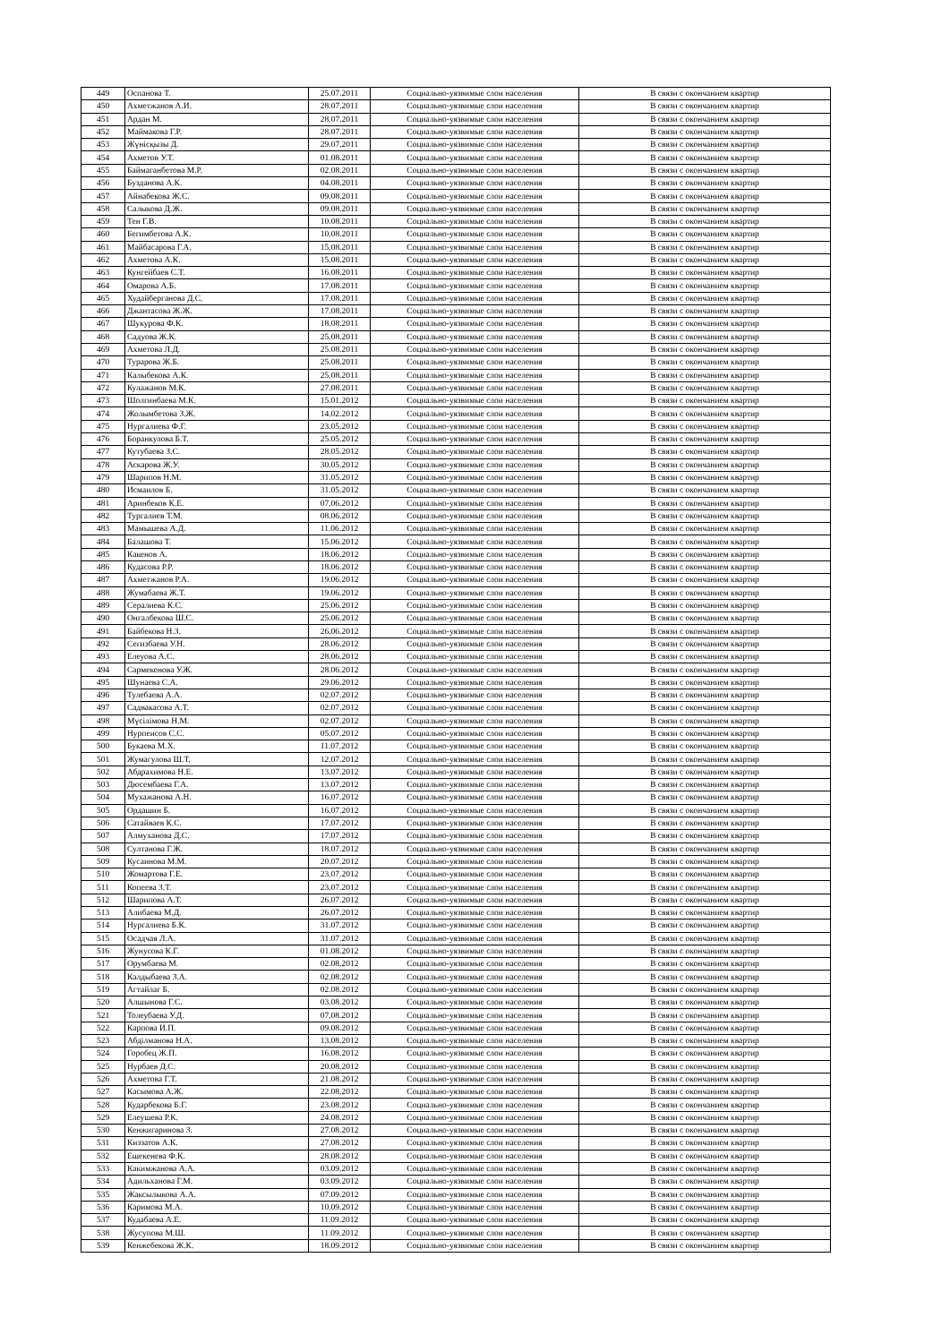| 449 | Оспанова Т. | 25.07.2011 | Социально-уязвимые слои населения | В связи с окончанием квартир |
| 450 | Ахметжанов А.И. | 28.07.2011 | Социально-уязвимые слои населения | В связи с окончанием квартир |
| 451 | Ардан М. | 28.07.2011 | Социально-уязвимые слои населения | В связи с окончанием квартир |
| 452 | Маймакова Г.Р. | 28.07.2011 | Социально-уязвимые слои населения | В связи с окончанием квартир |
| 453 | Жүнісқызы Д. | 29.07.2011 | Социально-уязвимые слои населения | В связи с окончанием квартир |
| 454 | Ахметов У.Т. | 01.08.2011 | Социально-уязвимые слои населения | В связи с окончанием квартир |
| 455 | Баймаганбетова М.Р. | 02.08.2011 | Социально-уязвимые слои населения | В связи с окончанием квартир |
| 456 | Бузданова А.К. | 04.08.2011 | Социально-уязвимые слои населения | В связи с окончанием квартир |
| 457 | Айнабекова Ж.С. | 09.08.2011 | Социально-уязвимые слои населения | В связи с окончанием квартир |
| 458 | Салыкова Д.Ж. | 09.08.2011 | Социально-уязвимые слои населения | В связи с окончанием квартир |
| 459 | Тен Г.В. | 10.08.2011 | Социально-уязвимые слои населения | В связи с окончанием квартир |
| 460 | Бегимбетова А.К. | 10.08.2011 | Социально-уязвимые слои населения | В связи с окончанием квартир |
| 461 | Майбасарова Г.А. | 15.08.2011 | Социально-уязвимые слои населения | В связи с окончанием квартир |
| 462 | Ахметова А.К. | 15.08.2011 | Социально-уязвимые слои населения | В связи с окончанием квартир |
| 463 | Кунгейбаев С.Т. | 16.08.2011 | Социально-уязвимые слои населения | В связи с окончанием квартир |
| 464 | Омарова А.Б. | 17.08.2011 | Социально-уязвимые слои населения | В связи с окончанием квартир |
| 465 | Худайберганова Д.С. | 17.08.2011 | Социально-уязвимые слои населения | В связи с окончанием квартир |
| 466 | Джантасова Ж.Ж. | 17.08.2011 | Социально-уязвимые слои населения | В связи с окончанием квартир |
| 467 | Шукурова Ф.К. | 18.08.2011 | Социально-уязвимые слои населения | В связи с окончанием квартир |
| 468 | Садуова Ж.К. | 25.08.2011 | Социально-уязвимые слои населения | В связи с окончанием квартир |
| 469 | Ахметова Л.Д. | 25.08.2011 | Социально-уязвимые слои населения | В связи с окончанием квартир |
| 470 | Турарова Ж.Б. | 25.08.2011 | Социально-уязвимые слои населения | В связи с окончанием квартир |
| 471 | Калыбекова А.К. | 25.08.2011 | Социально-уязвимые слои населения | В связи с окончанием квартир |
| 472 | Кулажанов М.К. | 27.08.2011 | Социально-уязвимые слои населения | В связи с окончанием квартир |
| 473 | Шолгинбаева М.К. | 15.01.2012 | Социально-уязвимые слои населения | В связи с окончанием квартир |
| 474 | Жолымбетова З.Ж. | 14.02.2012 | Социально-уязвимые слои населения | В связи с окончанием квартир |
| 475 | Нургалиева Ф.Г. | 23.05.2012 | Социально-уязвимые слои населения | В связи с окончанием квартир |
| 476 | Боранкулова Б.Т. | 25.05.2012 | Социально-уязвимые слои населения | В связи с окончанием квартир |
| 477 | Кутубаева З.С. | 28.05.2012 | Социально-уязвимые слои населения | В связи с окончанием квартир |
| 478 | Аскарова Ж.У. | 30.05.2012 | Социально-уязвимые слои населения | В связи с окончанием квартир |
| 479 | Шарипов Н.М. | 31.05.2012 | Социально-уязвимые слои населения | В связи с окончанием квартир |
| 480 | Исмаилов Б. | 31.05.2012 | Социально-уязвимые слои населения | В связи с окончанием квартир |
| 481 | Аринбеков К.Е. | 07.06.2012 | Социально-уязвимые слои населения | В связи с окончанием квартир |
| 482 | Тургалиев Т.М. | 08.06.2012 | Социально-уязвимые слои населения | В связи с окончанием квартир |
| 483 | Мамышева А.Д. | 11.06.2012 | Социально-уязвимые слои населения | В связи с окончанием квартир |
| 484 | Балашова Т. | 15.06.2012 | Социально-уязвимые слои населения | В связи с окончанием квартир |
| 485 | Какенов А. | 18.06.2012 | Социально-уязвимые слои населения | В связи с окончанием квартир |
| 486 | Кудасова Р.Р. | 18.06.2012 | Социально-уязвимые слои населения | В связи с окончанием квартир |
| 487 | Ахметжанов Р.А. | 19.06.2012 | Социально-уязвимые слои населения | В связи с окончанием квартир |
| 488 | Жумабаева Ж.Т. | 19.06.2012 | Социально-уязвимые слои населения | В связи с окончанием квартир |
| 489 | Сералиева К.С. | 25.06.2012 | Социально-уязвимые слои населения | В связи с окончанием квартир |
| 490 | Онгалбекова Ш.С. | 25.06.2012 | Социально-уязвимые слои населения | В связи с окончанием квартир |
| 491 | Байбекова Н.З. | 26.06.2012 | Социально-уязвимые слои населения | В связи с окончанием квартир |
| 492 | Сегизбаева У.Н. | 28.06.2012 | Социально-уязвимые слои населения | В связи с окончанием квартир |
| 493 | Елеуова А.С. | 28.06.2012 | Социально-уязвимые слои населения | В связи с окончанием квартир |
| 494 | Сармекенова У.Ж. | 28.06.2012 | Социально-уязвимые слои населения | В связи с окончанием квартир |
| 495 | Шунаева С.А. | 29.06.2012 | Социально-уязвимые слои населения | В связи с окончанием квартир |
| 496 | Тулебаева А.А. | 02.07.2012 | Социально-уязвимые слои населения | В связи с окончанием квартир |
| 497 | Садвакасова А.Т. | 02.07.2012 | Социально-уязвимые слои населения | В связи с окончанием квартир |
| 498 | Мүсілімова Н.М. | 02.07.2012 | Социально-уязвимые слои населения | В связи с окончанием квартир |
| 499 | Нурпеисов С.С. | 05.07.2012 | Социально-уязвимые слои населения | В связи с окончанием квартир |
| 500 | Букаева М.Х. | 11.07.2012 | Социально-уязвимые слои населения | В связи с окончанием квартир |
| 501 | Жумагулова Ш.Т. | 12.07.2012 | Социально-уязвимые слои населения | В связи с окончанием квартир |
| 502 | Абдрахимова Н.Е. | 13.07.2012 | Социально-уязвимые слои населения | В связи с окончанием квартир |
| 503 | Дюсембаева Г.А. | 13.07.2012 | Социально-уязвимые слои населения | В связи с окончанием квартир |
| 504 | Мухажанова А.Н. | 16.07.2012 | Социально-уязвимые слои населения | В связи с окончанием квартир |
| 505 | Ордашин Б. | 16.07.2012 | Социально-уязвимые слои населения | В связи с окончанием квартир |
| 506 | Сатайваев К.С. | 17.07.2012 | Социально-уязвимые слои населения | В связи с окончанием квартир |
| 507 | Алмуханова Д.С. | 17.07.2012 | Социально-уязвимые слои населения | В связи с окончанием квартир |
| 508 | Султанова Г.Ж. | 18.07.2012 | Социально-уязвимые слои населения | В связи с окончанием квартир |
| 509 | Кусаинова М.М. | 20.07.2012 | Социально-уязвимые слои населения | В связи с окончанием квартир |
| 510 | Жомартова Г.Е. | 23.07.2012 | Социально-уязвимые слои населения | В связи с окончанием квартир |
| 511 | Копеева З.Т. | 23.07.2012 | Социально-уязвимые слои населения | В связи с окончанием квартир |
| 512 | Шарипова А.Т. | 26.07.2012 | Социально-уязвимые слои населения | В связи с окончанием квартир |
| 513 | Алибаева М.Д. | 26.07.2012 | Социально-уязвимые слои населения | В связи с окончанием квартир |
| 514 | Нургалиева Б.К. | 31.07.2012 | Социально-уязвимые слои населения | В связи с окончанием квартир |
| 515 | Осадчая Л.А. | 31.07.2012 | Социально-уязвимые слои населения | В связи с окончанием квартир |
| 516 | Жунусова К.Г. | 01.08.2012 | Социально-уязвимые слои населения | В связи с окончанием квартир |
| 517 | Орумбаева М. | 02.08.2012 | Социально-уязвимые слои населения | В связи с окончанием квартир |
| 518 | Калдыбаева З.А. | 02.08.2012 | Социально-уязвимые слои населения | В связи с окончанием квартир |
| 519 | Агтайлаг Б. | 02.08.2012 | Социально-уязвимые слои населения | В связи с окончанием квартир |
| 520 | Алшынова Г.С. | 03.08.2012 | Социально-уязвимые слои населения | В связи с окончанием квартир |
| 521 | Толеубаева У.Д. | 07.08.2012 | Социально-уязвимые слои населения | В связи с окончанием квартир |
| 522 | Карпова И.П. | 09.08.2012 | Социально-уязвимые слои населения | В связи с окончанием квартир |
| 523 | Абділманова Н.А. | 13.08.2012 | Социально-уязвимые слои населения | В связи с окончанием квартир |
| 524 | Горобец Ж.П. | 16.08.2012 | Социально-уязвимые слои населения | В связи с окончанием квартир |
| 525 | Нурбаев Д.С. | 20.08.2012 | Социально-уязвимые слои населения | В связи с окончанием квартир |
| 526 | Ахметова Г.Т. | 21.08.2012 | Социально-уязвимые слои населения | В связи с окончанием квартир |
| 527 | Касымова А.Ж. | 22.08.2012 | Социально-уязвимые слои населения | В связи с окончанием квартир |
| 528 | Кударбекова Б.Г. | 23.08.2012 | Социально-уязвимые слои населения | В связи с окончанием квартир |
| 529 | Елеушева Р.К. | 24.08.2012 | Социально-уязвимые слои населения | В связи с окончанием квартир |
| 530 | Кенжигаринова З. | 27.08.2012 | Социально-уязвимые слои населения | В связи с окончанием квартир |
| 531 | Киззатов А.К. | 27.08.2012 | Социально-уязвимые слои населения | В связи с окончанием квартир |
| 532 | Ешекенева Ф.К. | 28.08.2012 | Социально-уязвимые слои населения | В связи с окончанием квартир |
| 533 | Какимжанова А.А. | 03.09.2012 | Социально-уязвимые слои населения | В связи с окончанием квартир |
| 534 | Адильханова Г.М. | 03.09.2012 | Социально-уязвимые слои населения | В связи с окончанием квартир |
| 535 | Жаксылыкова А.А. | 07.09.2012 | Социально-уязвимые слои населения | В связи с окончанием квартир |
| 536 | Каримова М.А. | 10.09.2012 | Социально-уязвимые слои населения | В связи с окончанием квартир |
| 537 | Кудабаева А.Е. | 11.09.2012 | Социально-уязвимые слои населения | В связи с окончанием квартир |
| 538 | Жусупова М.Ш. | 11.09.2012 | Социально-уязвимые слои населения | В связи с окончанием квартир |
| 539 | Кенжебекова Ж.К. | 18.09.2012 | Социально-уязвимые слои населения | В связи с окончанием квартир |